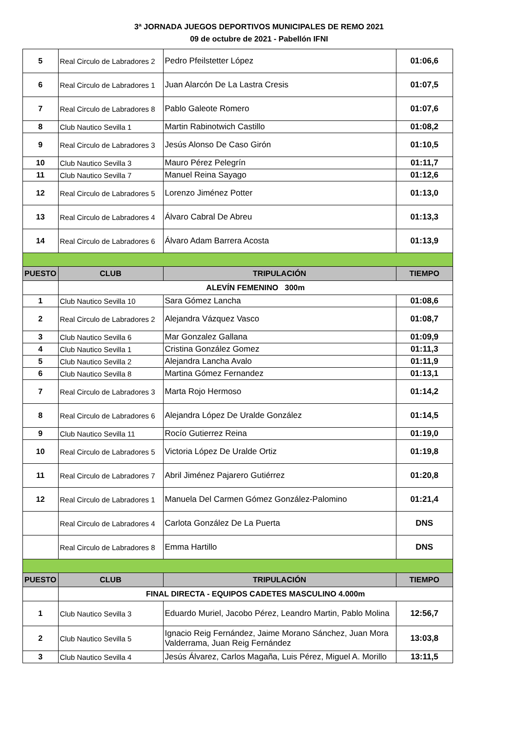3ª JORNADA JUEGOS DEPORTIVOS MUNICIPALES DE REMO 2021
09 de octubre de 2021 - Pabellón IFNI
| 5 | Real Circulo de Labradores 2 | Pedro Pfeilstetter López | 01:06,6 |
| 6 | Real Circulo de Labradores 1 | Juan Alarcón De La Lastra Cresis | 01:07,5 |
| 7 | Real Circulo de Labradores 8 | Pablo Galeote Romero | 01:07,6 |
| 8 | Club Nautico Sevilla 1 | Martin Rabinotwich Castillo | 01:08,2 |
| 9 | Real Circulo de Labradores 3 | Jesús Alonso De Caso Girón | 01:10,5 |
| 10 | Club Nautico Sevilla 3 | Mauro Pérez Pelegrín | 01:11,7 |
| 11 | Club Nautico Sevilla 7 | Manuel Reina Sayago | 01:12,6 |
| 12 | Real Circulo de Labradores 5 | Lorenzo Jiménez Potter | 01:13,0 |
| 13 | Real Circulo de Labradores 4 | Álvaro Cabral De Abreu | 01:13,3 |
| 14 | Real Circulo de Labradores 6 | Álvaro Adam Barrera Acosta | 01:13,9 |
| PUESTO | CLUB | TRIPULACIÓN | TIEMPO |
| | ALEVÍN FEMENINO 300m | | |
| 1 | Club Nautico Sevilla 10 | Sara Gómez Lancha | 01:08,6 |
| 2 | Real Circulo de Labradores 2 | Alejandra Vázquez Vasco | 01:08,7 |
| 3 | Club Nautico Sevilla 6 | Mar Gonzalez Gallana | 01:09,9 |
| 4 | Club Nautico Sevilla 1 | Cristina González Gomez | 01:11,3 |
| 5 | Club Nautico Sevilla 2 | Alejandra Lancha Avalo | 01:11,9 |
| 6 | Club Nautico Sevilla 8 | Martina Gómez Fernandez | 01:13,1 |
| 7 | Real Circulo de Labradores 3 | Marta Rojo Hermoso | 01:14,2 |
| 8 | Real Circulo de Labradores 6 | Alejandra López De Uralde González | 01:14,5 |
| 9 | Club Nautico Sevilla 11 | Rocío Gutierrez Reina | 01:19,0 |
| 10 | Real Circulo de Labradores 5 | Victoria López De Uralde Ortiz | 01:19,8 |
| 11 | Real Circulo de Labradores 7 | Abril Jiménez Pajarero Gutiérrez | 01:20,8 |
| 12 | Real Circulo de Labradores 1 | Manuela Del Carmen Gómez González-Palomino | 01:21,4 |
| | Real Circulo de Labradores 4 | Carlota González De La Puerta | DNS |
| | Real Circulo de Labradores 8 | Emma Hartillo | DNS |
| PUESTO | CLUB | TRIPULACIÓN | TIEMPO |
| | FINAL DIRECTA - EQUIPOS CADETES MASCULINO 4.000m | | |
| 1 | Club Nautico Sevilla 3 | Eduardo Muriel, Jacobo Pérez, Leandro Martin, Pablo Molina | 12:56,7 |
| 2 | Club Nautico Sevilla 5 | Ignacio Reig Fernández, Jaime Morano Sánchez, Juan Mora Valderrama, Juan Reig Fernández | 13:03,8 |
| 3 | Club Nautico Sevilla 4 | Jesús Álvarez, Carlos Magaña, Luis Pérez, Miguel A. Morillo | 13:11,5 |